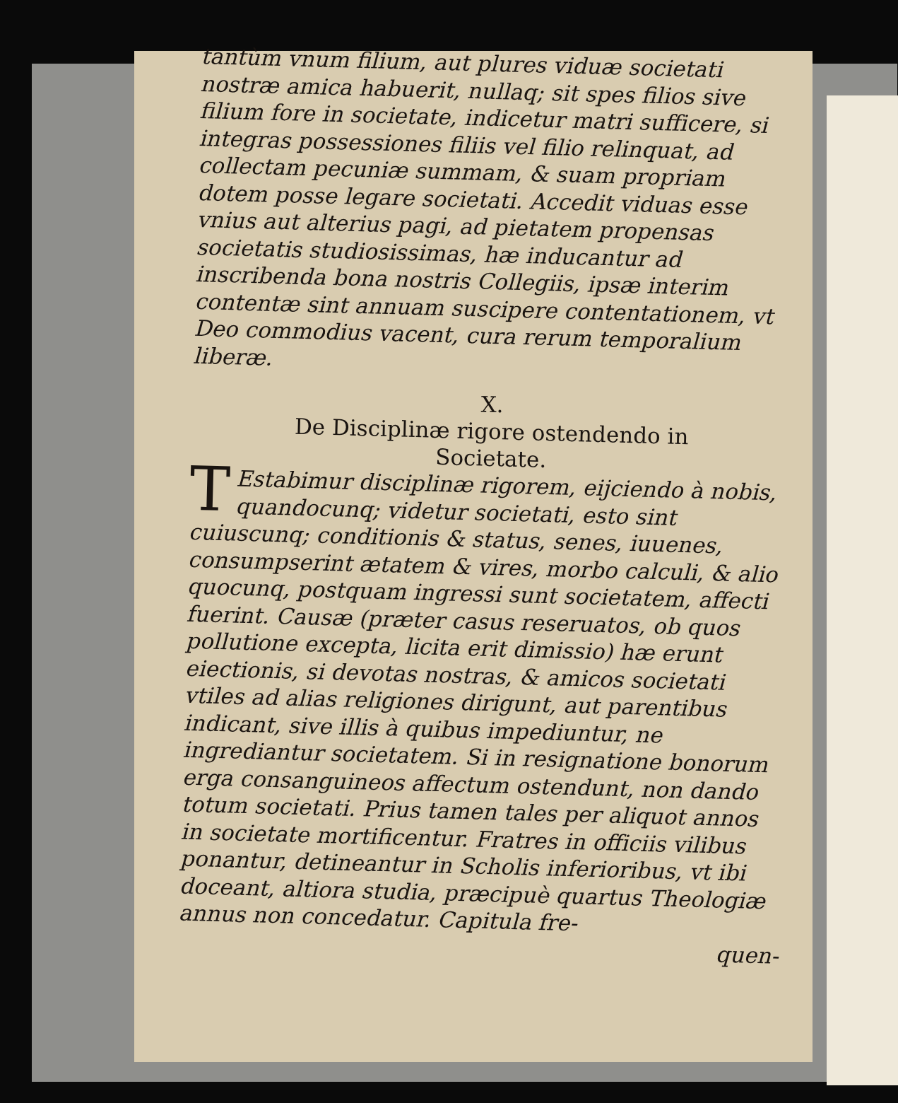tantùm vnum filium, aut plures viduæ societati nostræ amica habuerit, nullaq; sit spes filios sive filium fore in societate, indicetur matri sufficere, si integras possessiones filiis vel filio relinquat, ad collectam pecuniæ summam, & suam propriam dotem posse legare societati. Accedit viduas esse vnius aut alterius pagi, ad pietatem propensas societatis studiosissimas, hæ inducantur ad inscribenda bona nostris Collegiis, ipsæ interim contentæ sint annuam suscipere contentationem, vt Deo commodius vacent, cura rerum temporalium liberæ.
X.
De Disciplinæ rigore ostendendo in
Societate.
TEstabimur disciplinæ rigorem, eijciendo à nobis, quandocunq; videtur societati, esto sint cuiuscunq; conditionis & status, senes, iuuenes, consumpserint ætatem & vires, morbo calculi, & alio quocunq, postquam ingressi sunt societatem, affecti fuerint. Causæ (præter casus reseruatos, ob quos pollutione excepta, licita erit dimissio) hæ erunt eiectionis, si devotas nostras, & amicos societati vtiles ad alias religiones dirigunt, aut parentibus indicant, sive illis à quibus impediuntur, ne ingrediantur societatem. Si in resignatione bonorum erga consanguineos affectum ostendunt, non dando totum societati. Prius tamen tales per aliquot annos in societate mortificentur. Fratres in officiis vilibus ponantur, detineantur in Scholis inferioribus, vt ibi doceant, altiora studia, præcipuè quartus Theologiæ annus non concedatur. Capitula fre-
quen-